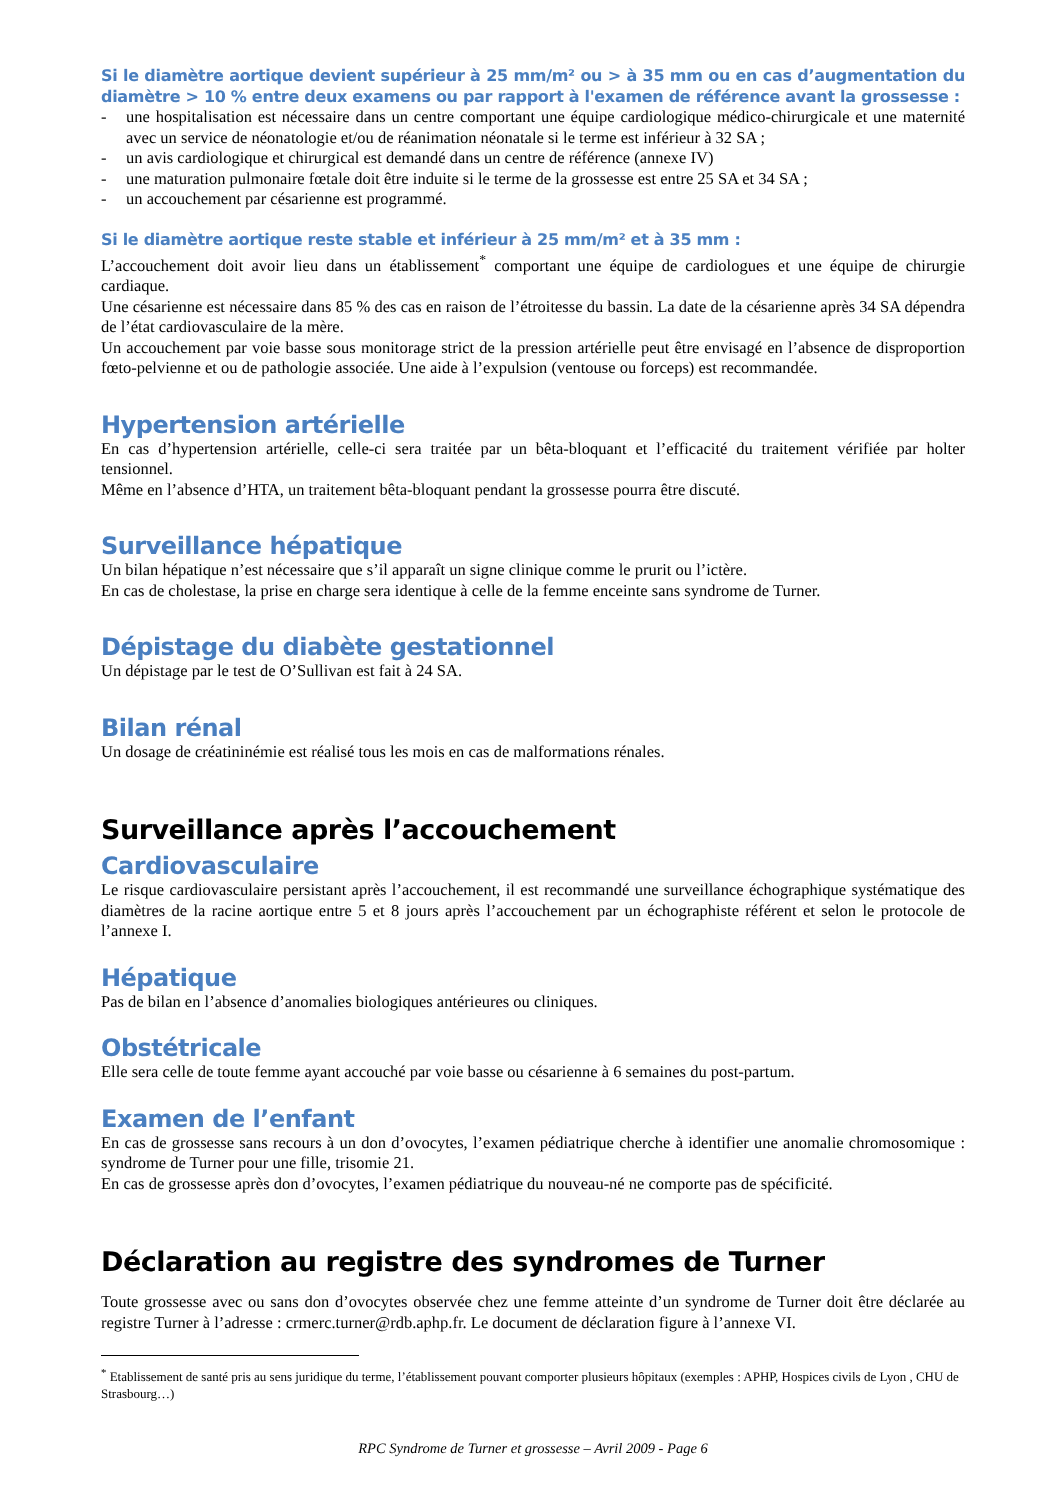Si le diamètre aortique devient supérieur à 25 mm/m² ou > à 35 mm ou en cas d’augmentation du diamètre > 10 % entre deux examens ou par rapport à l'examen de référence avant la grossesse :
- une hospitalisation est nécessaire dans un centre comportant une équipe cardiologique médico-chirurgicale et une maternité avec un service de néonatologie et/ou de réanimation néonatale si le terme est inférieur à 32 SA ;
- un avis cardiologique et chirurgical est demandé dans un centre de référence (annexe IV)
- une maturation pulmonaire fœtale doit être induite si le terme de la grossesse est entre 25 SA et 34 SA ;
- un accouchement par césarienne est programmé.
Si le diamètre aortique reste stable et inférieur à 25 mm/m² et à 35 mm :
L’accouchement doit avoir lieu dans un établissement<sup>*</sup> comportant une équipe de cardiologues et une équipe de chirurgie cardiaque.
Une césarienne est nécessaire dans 85 % des cas en raison de l’étroitesse du bassin. La date de la césarienne après 34 SA dépendra de l’état cardiovasculaire de la mère.
Un accouchement par voie basse sous monitorage strict de la pression artérielle peut être envisagé en l’absence de disproportion fœto-pelvienne et ou de pathologie associée. Une aide à l’expulsion (ventouse ou forceps) est recommandée.
Hypertension artérielle
En cas d’hypertension artérielle, celle-ci sera traitée par un bêta-bloquant et l’efficacité du traitement vérifiée par holter tensionnel.
Même en l’absence d’HTA, un traitement bêta-bloquant pendant la grossesse pourra être discuté.
Surveillance hépatique
Un bilan hépatique n’est nécessaire que s’il apparaît un signe clinique comme le prurit ou l’ictère.
En cas de cholestase, la prise en charge sera identique à celle de la femme enceinte sans syndrome de Turner.
Dépistage du diabète gestationnel
Un dépistage par le test de O’Sullivan est fait à 24 SA.
Bilan rénal
Un dosage de créatininémie est réalisé tous les mois en cas de malformations rénales.
Surveillance après l’accouchement
Cardiovasculaire
Le risque cardiovasculaire persistant après l’accouchement, il est recommandé une surveillance échographique systématique des diamètres de la racine aortique entre 5 et 8 jours après l’accouchement par un échographiste référent et selon le protocole de l’annexe I.
Hépatique
Pas de bilan en l’absence d’anomalies biologiques antérieures ou cliniques.
Obstétricale
Elle sera celle de toute femme ayant accouché par voie basse ou césarienne à 6 semaines du post-partum.
Examen de l’enfant
En cas de grossesse sans recours à un don d’ovocytes, l’examen pédiatrique cherche à identifier une anomalie chromosomique : syndrome de Turner pour une fille, trisomie 21.
En cas de grossesse après don d’ovocytes, l’examen pédiatrique du nouveau-né ne comporte pas de spécificité.
Déclaration au registre des syndromes de Turner
Toute grossesse avec ou sans don d’ovocytes observée chez une femme atteinte d’un syndrome de Turner doit être déclarée au registre Turner à l’adresse : crmerc.turner@rdb.aphp.fr. Le document de déclaration figure à l’annexe VI.
<sup>*</sup> Etablissement de santé pris au sens juridique du terme, l’établissement pouvant comporter plusieurs hôpitaux (exemples : APHP, Hospices civils de Lyon , CHU de Strasbourg…)
RPC Syndrome de Turner et grossesse – Avril 2009 - Page 6